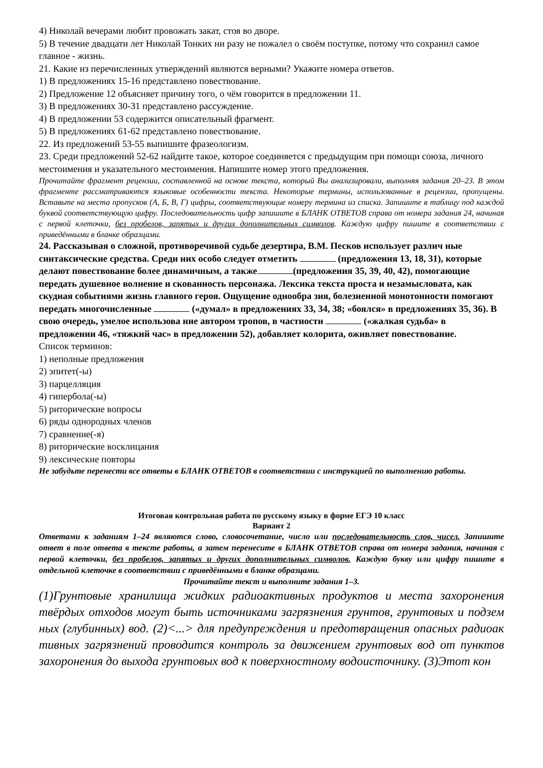4) Николай вечерами любит провожать закат, стоя во дворе.
5) В течение двадцати лет Николай Тонких ни разу не пожалел о своём поступке, потому что сохранил самое главное - жизнь.
21. Какие из перечисленных утверждений являются верными? Укажите номера ответов.
1) В предложениях 15-16 представлено повествование.
2) Предложение 12 объясняет причину того, о чём говорится в предложении 11.
3) В предложениях 30-31 представлено рассуждение.
4) В предложении 53 содержится описательный фрагмент.
5) В предложениях 61-62 представлено повествование.
22. Из предложений 53-55 выпишите фразеологизм.
23. Среди предложений 52-62 найдите такое, которое соединяется с предыдущим при помощи союза, личного местоимения и указательного местоимения. Напишите номер этого предложения.
Прочитайте фрагмент рецензии, составленной на основе текста, который Вы анализировали, выполняя задания 20–23. В этом фрагменте рассматриваются языковые особенности текста. Некоторые термины, использованные в рецензии, пропущены. Вставьте на места пропусков (А, Б, В, Г) цифры, соответствующие номеру термина из списка. Запишите в таблицу под каждой буквой соответствующую цифру. Последовательность цифр запишите в БЛАНК ОТВЕТОВ справа от номера задания 24, начиная с первой клеточки, без пробелов, запятых и других дополнительных символов. Каждую цифру пишите в соответствии с приведёнными в бланке образцами.
24. Рассказывая о сложной, противоречивой судьбе дезертира, В.М. Песков использует различ ные синтаксические средства. Среди них особо следует отметить (предложения 13, 18, 31), которые делают повествование более динамичным, а также (предложения 35, 39, 40, 42), помогающие передать душевное волнение и скованность персонажа. Лексика текста проста и незамысловата, как скудная событиями жизнь главного героя. Ощущение однообра зия, болезненной монотонности помогают передать многочисленные («думал» в предложениях 33, 34, 38; «боялся» в предложениях 35, 36). В свою очередь, умелое использова ние автором тропов, в частности («жалкая судьба» в предложении 46, «тяжкий час» в предложении 52), добавляет колорита, оживляет повествование.
Список терминов:
1) неполные предложения
2) эпитет(-ы)
3) парцелляция
4) гипербола(-ы)
5) риторические вопросы
6) ряды однородных членов
7) сравнение(-я)
8) риторические восклицания
9) лексические повторы
Не забудьте перенести все ответы в БЛАНК ОТВЕТОВ в соответствии с инструкцией по выполнению работы.
Итоговая контрольная работа по русскому языку в форме ЕГЭ 10 класс
Вариант 2
Ответами к заданиям 1–24 являются слово, словосочетание, число или последовательность слов, чисел. Запишите ответ в поле ответа в тексте работы, а затем перенесите в БЛАНК ОТВЕТОВ справа от номера задания, начиная с первой клеточки, без пробелов, запятых и других дополнительных символов. Каждую букву или цифру пишите в отдельной клеточке в соответствии с приведёнными в бланке образцами.
Прочитайте текст и выполните задания 1–3.
(1)Грунтовые хранилища жидких радиоактивных продуктов и места захоронения твёрдых отходов могут быть источниками загрязнения грунтов, грунтовых и подзем ных (глубинных) вод. (2)<...> для предупреждения и предотвращения опасных радиоак тивных загрязнений проводится контроль за движением грунтовых вод от пунктов захоронения до выхода грунтовых вод к поверхностному водоисточнику. (3)Этот кон